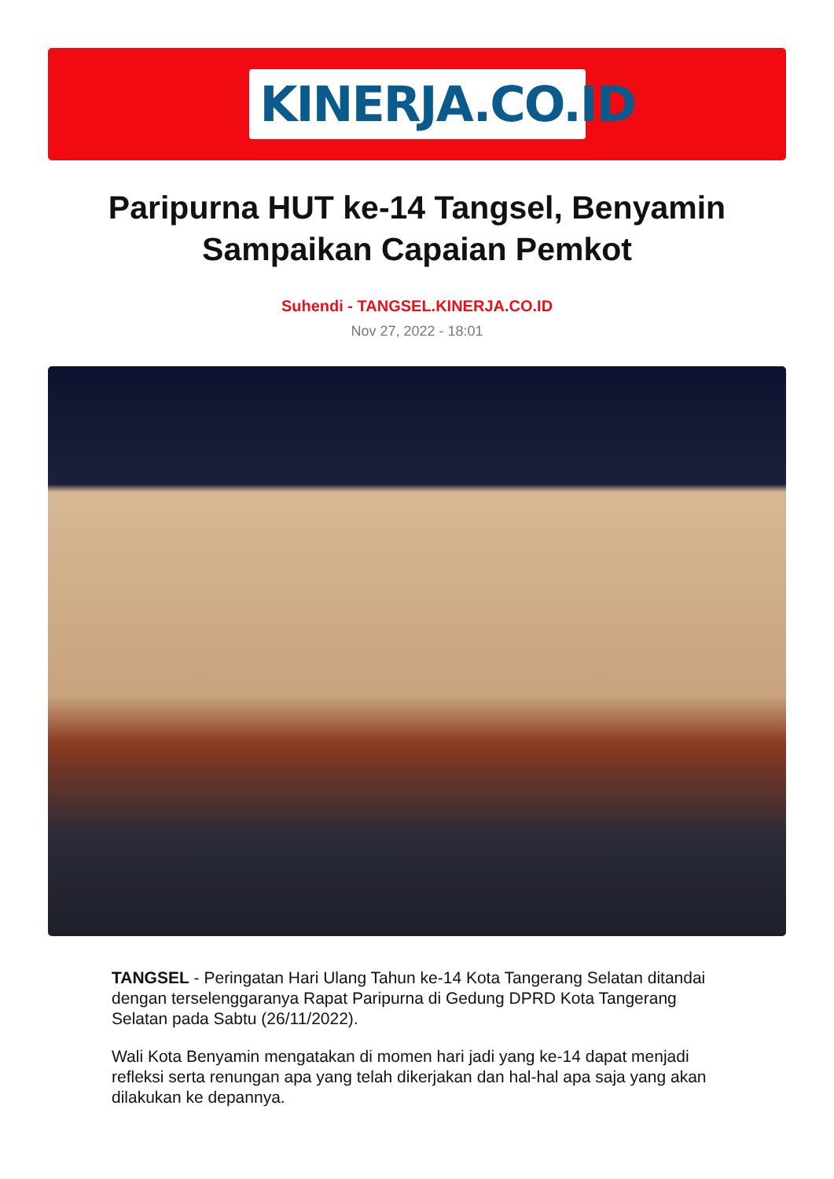KINERJA.CO.ID
Paripurna HUT ke-14 Tangsel, Benyamin Sampaikan Capaian Pemkot
Suhendi - TANGSEL.KINERJA.CO.ID
Nov 27, 2022 - 18:01
TANGSEL - Peringatan Hari Ulang Tahun ke-14 Kota Tangerang Selatan ditandai dengan terselenggaranya Rapat Paripurna di Gedung DPRD Kota Tangerang Selatan pada Sabtu (26/11/2022).
Wali Kota Benyamin mengatakan di momen hari jadi yang ke-14 dapat menjadi refleksi serta renungan apa yang telah dikerjakan dan hal-hal apa saja yang akan dilakukan ke depannya.